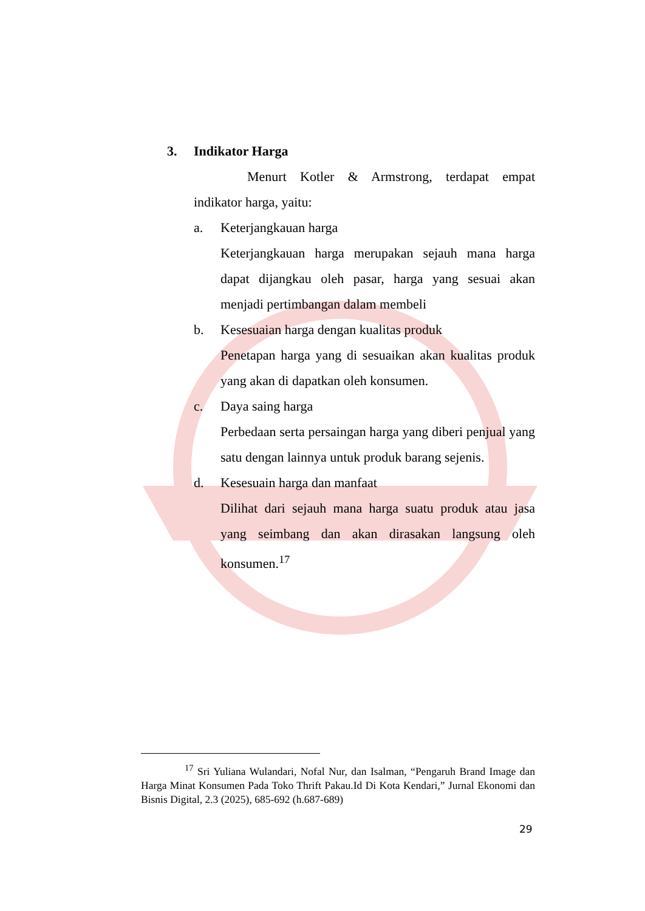3. Indikator Harga
Menurt Kotler & Armstrong, terdapat empat indikator harga, yaitu:
a. Keterjangkauan harga
Keterjangkauan harga merupakan sejauh mana harga dapat dijangkau oleh pasar, harga yang sesuai akan menjadi pertimbangan dalam membeli
b. Kesesuaian harga dengan kualitas produk
Penetapan harga yang di sesuaikan akan kualitas produk yang akan di dapatkan oleh konsumen.
c. Daya saing harga
Perbedaan serta persaingan harga yang diberi penjual yang satu dengan lainnya untuk produk barang sejenis.
d. Kesesuain harga dan manfaat
Dilihat dari sejauh mana harga suatu produk atau jasa yang seimbang dan akan dirasakan langsung oleh konsumen.<sup>17</sup>
<sup>17</sup> Sri Yuliana Wulandari, Nofal Nur, dan Isalman, “Pengaruh Brand Image dan Harga Minat Konsumen Pada Toko Thrift Pakau.Id Di Kota Kendari,” Jurnal Ekonomi dan Bisnis Digital, 2.3 (2025), 685-692 (h.687-689)
29